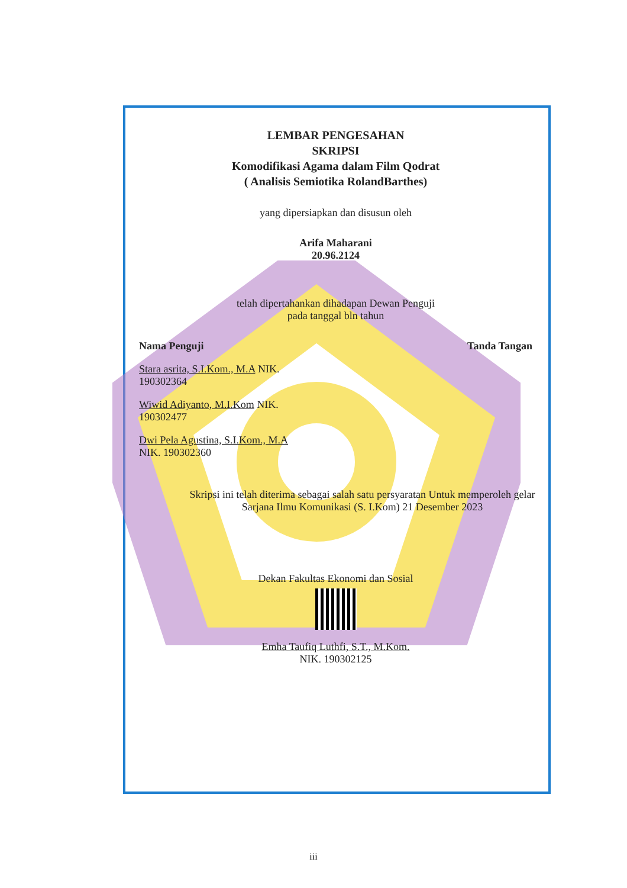LEMBAR PENGESAHAN
SKRIPSI
Komodifikasi Agama dalam Film Qodrat
( Analisis Semiotika RolandBarthes)
yang dipersiapkan dan disusun oleh
Arifa Maharani
20.96.2124
telah dipertahankan dihadapan Dewan Penguji
pada tanggal bln tahun
Nama Penguji Tanda Tangan
Stara asrita, S.I.Kom., M.A NIK. 190302364
Wiwid Adiyanto, M.I.Kom NIK. 190302477
Dwi Pela Agustina, S.I.Kom., M.A
NIK. 190302360
Skripsi ini telah diterima sebagai salah satu persyaratan Untuk memperoleh gelar Sarjana Ilmu Komunikasi (S. I.Kom) 21 Desember 2023
Dekan Fakultas Ekonomi dan Sosial
Emha Taufiq Luthfi, S.T., M.Kom.
NIK. 190302125
iii